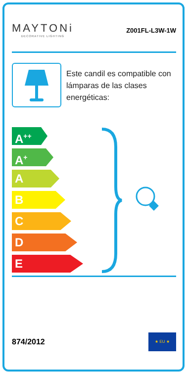MAYTONi
DECORATIVE LIGHTING
Z001FL-L3W-1W
Este candil es compatible con lámparas de las clases energéticas:
A<sup>++</sup>
A<sup>+</sup>
A
B
C
D
E
874/2012
★ EU ★